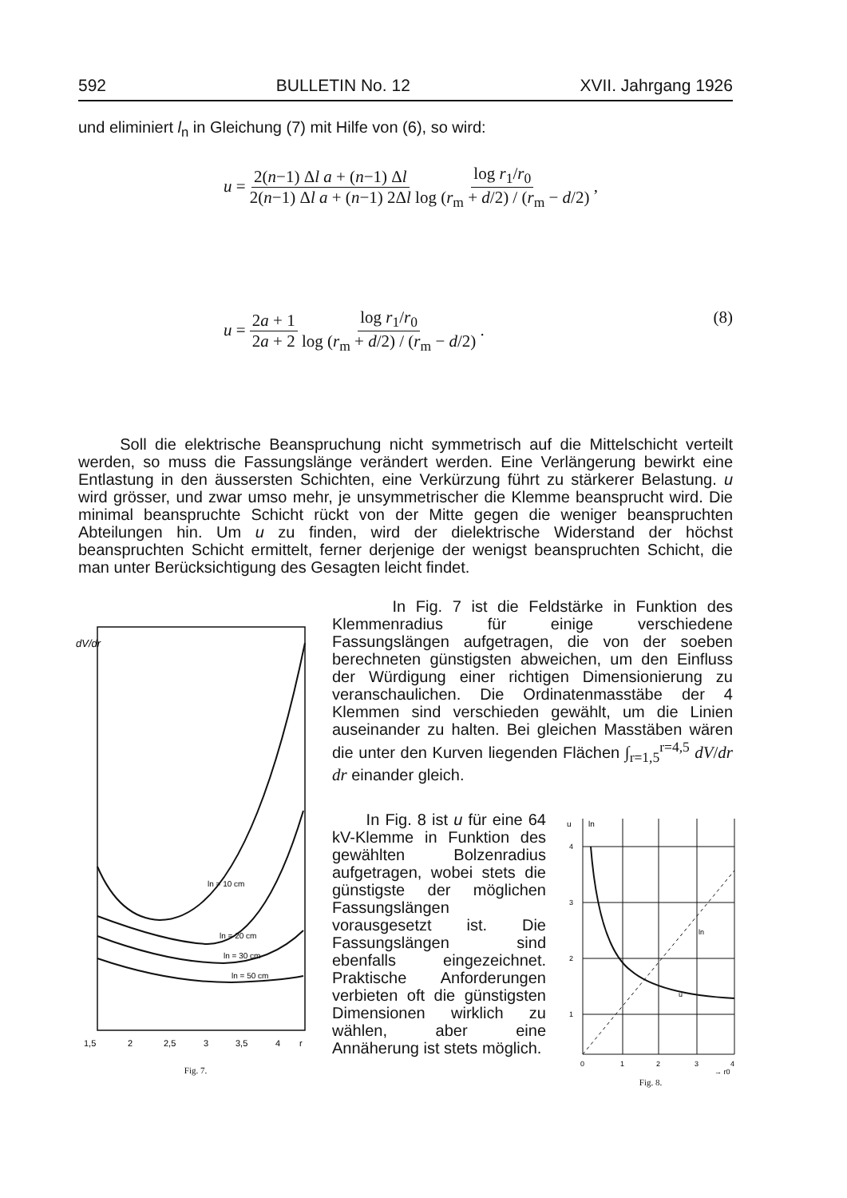592 BULLETIN No. 12 XVII. Jahrgang 1926
und eliminiert l<sub>n</sub> in Gleichung (7) mit Hilfe von (6), so wird:
u = 2(n−1) Δl a + (n−1) Δl 2(n−1) Δl a + (n−1) 2Δl log r<sub>1</sub>/r<sub>0</sub> log (r<sub>m</sub> + d/2) / (r<sub>m</sub> − d/2) ,
u = 2a + 1 2a + 2 log r<sub>1</sub>/r<sub>0</sub> log (r<sub>m</sub> + d/2) / (r<sub>m</sub> − d/2) . (8)
Soll die elektrische Beanspruchung nicht symmetrisch auf die Mittelschicht verteilt werden, so muss die Fassungslänge verändert werden. Eine Verlängerung bewirkt eine Entlastung in den äussersten Schichten, eine Verkürzung führt zu stärkerer Belastung. u wird grösser, und zwar umso mehr, je unsymmetrischer die Klemme beansprucht wird. Die minimal beanspruchte Schicht rückt von der Mitte gegen die weniger beanspruchten Abteilungen hin. Um u zu finden, wird der dielektrische Widerstand der höchst beanspruchten Schicht ermittelt, ferner derjenige der wenigst beanspruchten Schicht, die man unter Berücksichtigung des Gesagten leicht findet.
dV/dr
ln = 10 cm
ln = 20 cm
ln = 30 cm
ln = 50 cm
1,5
2
2,5
3
3,5
4
r
Fig. 7.
In Fig. 7 ist die Feldstärke in Funktion des Klemmenradius für einige verschiedene Fassungslängen aufgetragen, die von der soeben berechneten günstigsten abweichen, um den Einfluss der Würdigung einer richtigen Dimensionierung zu veranschaulichen. Die Ordinatenmasstäbe der 4 Klemmen sind verschieden gewählt, um die Linien auseinander zu halten. Bei gleichen Masstäben wären die unter den Kurven liegenden Flächen ∫<sub>r=1,5</sub><sup>r=4,5</sup> dV/dr dr einander gleich.
In Fig. 8 ist u für eine 64 kV-Klemme in Funktion des gewählten Bolzenradius aufgetragen, wobei stets die günstigste der möglichen Fassungslängen vorausgesetzt ist. Die Fassungslängen sind ebenfalls eingezeichnet. Praktische Anforderungen verbieten oft die günstigsten Dimensionen wirklich zu wählen, aber eine Annäherung ist stets möglich.
u
ln
4
3
2
1
0
1
2
3
4
u
ln
→ r0
Fig. 8.